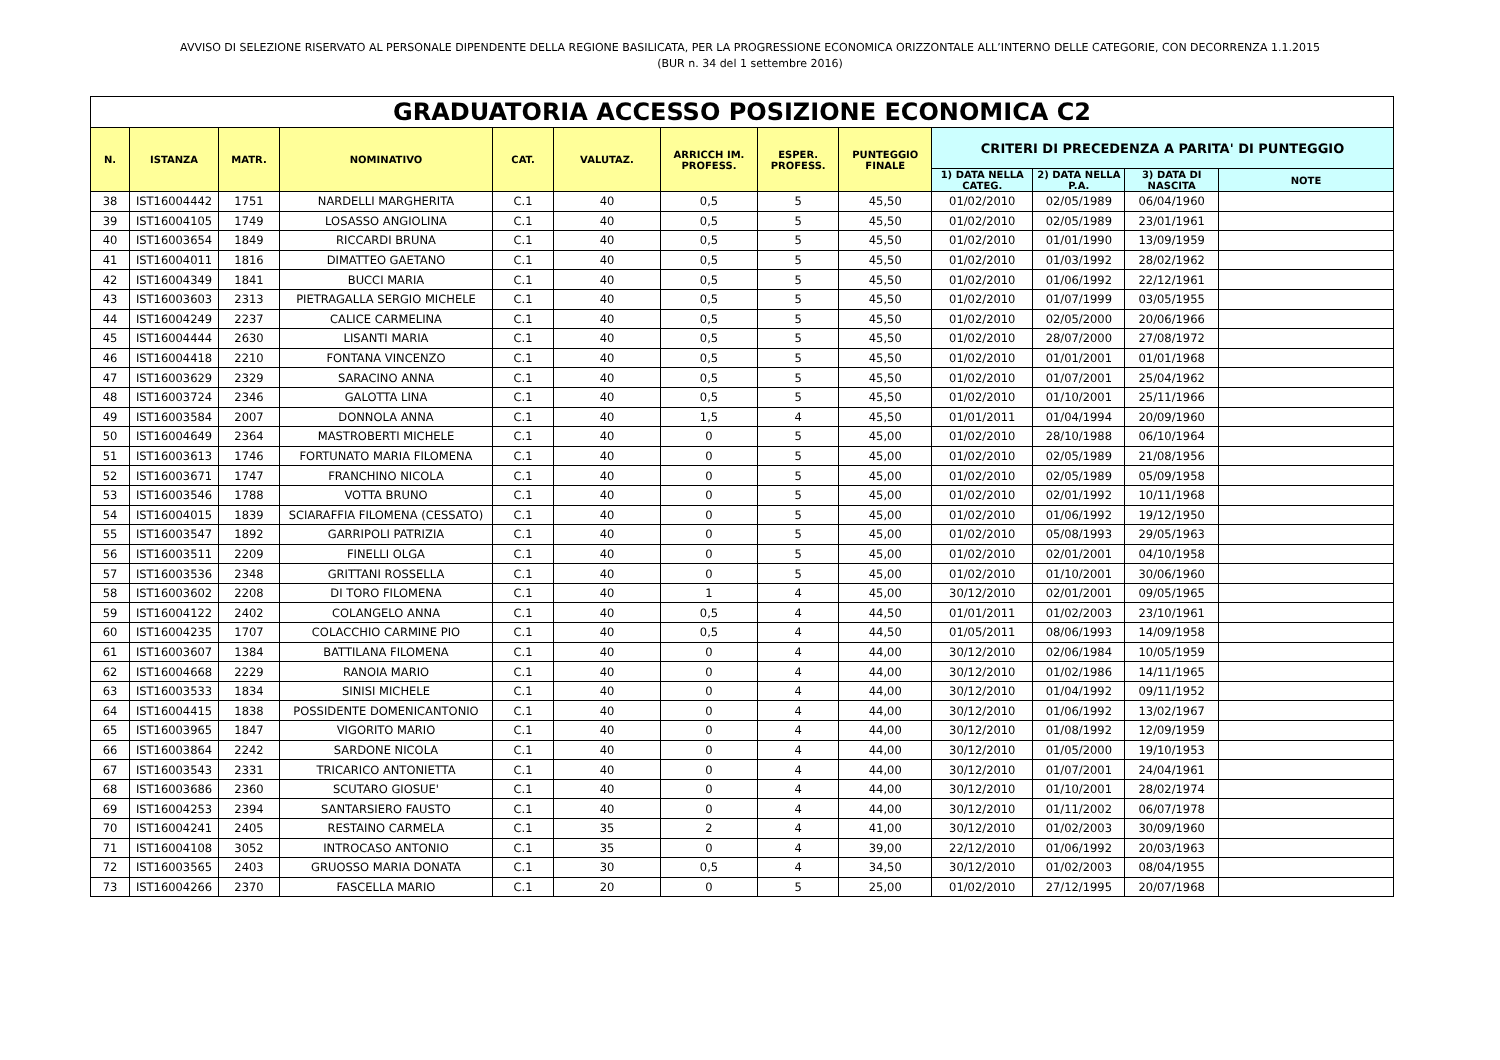AVVISO DI SELEZIONE RISERVATO AL PERSONALE DIPENDENTE DELLA REGIONE BASILICATA, PER LA PROGRESSIONE ECONOMICA ORIZZONTALE ALL’INTERNO DELLE CATEGORIE, CON DECORRENZA 1.1.2015
(BUR n. 34 del 1 settembre 2016)
| GRADUATORIA ACCESSO POSIZIONE ECONOMICA C2 | | | | | | | | | | | | |
| --- | --- | --- | --- | --- | --- | --- | --- | --- | --- | --- | --- | --- |
| N. | ISTANZA | MATR. | NOMINATIVO | CAT. | VALUTAZ. | ARRICCH IM. PROFESS. | ESPER. PROFESS. | PUNTEGGIO FINALE | CRITERI DI PRECEDENZA A PARITA' DI PUNTEGGIO | | | |
| | | | | | | | | | 1) DATA NELLA CATEG. | 2) DATA NELLA P.A. | 3) DATA DI NASCITA | NOTE |
| 38 | IST16004442 | 1751 | NARDELLI MARGHERITA | C.1 | 40 | 0,5 | 5 | 45,50 | 01/02/2010 | 02/05/1989 | 06/04/1960 | |
| 39 | IST16004105 | 1749 | LOSASSO ANGIOLINA | C.1 | 40 | 0,5 | 5 | 45,50 | 01/02/2010 | 02/05/1989 | 23/01/1961 | |
| 40 | IST16003654 | 1849 | RICCARDI BRUNA | C.1 | 40 | 0,5 | 5 | 45,50 | 01/02/2010 | 01/01/1990 | 13/09/1959 | |
| 41 | IST16004011 | 1816 | DIMATTEO GAETANO | C.1 | 40 | 0,5 | 5 | 45,50 | 01/02/2010 | 01/03/1992 | 28/02/1962 | |
| 42 | IST16004349 | 1841 | BUCCI MARIA | C.1 | 40 | 0,5 | 5 | 45,50 | 01/02/2010 | 01/06/1992 | 22/12/1961 | |
| 43 | IST16003603 | 2313 | PIETRAGALLA SERGIO MICHELE | C.1 | 40 | 0,5 | 5 | 45,50 | 01/02/2010 | 01/07/1999 | 03/05/1955 | |
| 44 | IST16004249 | 2237 | CALICE CARMELINA | C.1 | 40 | 0,5 | 5 | 45,50 | 01/02/2010 | 02/05/2000 | 20/06/1966 | |
| 45 | IST16004444 | 2630 | LISANTI MARIA | C.1 | 40 | 0,5 | 5 | 45,50 | 01/02/2010 | 28/07/2000 | 27/08/1972 | |
| 46 | IST16004418 | 2210 | FONTANA VINCENZO | C.1 | 40 | 0,5 | 5 | 45,50 | 01/02/2010 | 01/01/2001 | 01/01/1968 | |
| 47 | IST16003629 | 2329 | SARACINO ANNA | C.1 | 40 | 0,5 | 5 | 45,50 | 01/02/2010 | 01/07/2001 | 25/04/1962 | |
| 48 | IST16003724 | 2346 | GALOTTA LINA | C.1 | 40 | 0,5 | 5 | 45,50 | 01/02/2010 | 01/10/2001 | 25/11/1966 | |
| 49 | IST16003584 | 2007 | DONNOLA ANNA | C.1 | 40 | 1,5 | 4 | 45,50 | 01/01/2011 | 01/04/1994 | 20/09/1960 | |
| 50 | IST16004649 | 2364 | MASTROBERTI MICHELE | C.1 | 40 | 0 | 5 | 45,00 | 01/02/2010 | 28/10/1988 | 06/10/1964 | |
| 51 | IST16003613 | 1746 | FORTUNATO MARIA FILOMENA | C.1 | 40 | 0 | 5 | 45,00 | 01/02/2010 | 02/05/1989 | 21/08/1956 | |
| 52 | IST16003671 | 1747 | FRANCHINO NICOLA | C.1 | 40 | 0 | 5 | 45,00 | 01/02/2010 | 02/05/1989 | 05/09/1958 | |
| 53 | IST16003546 | 1788 | VOTTA BRUNO | C.1 | 40 | 0 | 5 | 45,00 | 01/02/2010 | 02/01/1992 | 10/11/1968 | |
| 54 | IST16004015 | 1839 | SCIARAFFIA FILOMENA (CESSATO) | C.1 | 40 | 0 | 5 | 45,00 | 01/02/2010 | 01/06/1992 | 19/12/1950 | |
| 55 | IST16003547 | 1892 | GARRIPOLI PATRIZIA | C.1 | 40 | 0 | 5 | 45,00 | 01/02/2010 | 05/08/1993 | 29/05/1963 | |
| 56 | IST16003511 | 2209 | FINELLI OLGA | C.1 | 40 | 0 | 5 | 45,00 | 01/02/2010 | 02/01/2001 | 04/10/1958 | |
| 57 | IST16003536 | 2348 | GRITTANI ROSSELLA | C.1 | 40 | 0 | 5 | 45,00 | 01/02/2010 | 01/10/2001 | 30/06/1960 | |
| 58 | IST16003602 | 2208 | DI TORO FILOMENA | C.1 | 40 | 1 | 4 | 45,00 | 30/12/2010 | 02/01/2001 | 09/05/1965 | |
| 59 | IST16004122 | 2402 | COLANGELO ANNA | C.1 | 40 | 0,5 | 4 | 44,50 | 01/01/2011 | 01/02/2003 | 23/10/1961 | |
| 60 | IST16004235 | 1707 | COLACCHIO CARMINE PIO | C.1 | 40 | 0,5 | 4 | 44,50 | 01/05/2011 | 08/06/1993 | 14/09/1958 | |
| 61 | IST16003607 | 1384 | BATTILANA FILOMENA | C.1 | 40 | 0 | 4 | 44,00 | 30/12/2010 | 02/06/1984 | 10/05/1959 | |
| 62 | IST16004668 | 2229 | RANOIA MARIO | C.1 | 40 | 0 | 4 | 44,00 | 30/12/2010 | 01/02/1986 | 14/11/1965 | |
| 63 | IST16003533 | 1834 | SINISI MICHELE | C.1 | 40 | 0 | 4 | 44,00 | 30/12/2010 | 01/04/1992 | 09/11/1952 | |
| 64 | IST16004415 | 1838 | POSSIDENTE DOMENICANTONIO | C.1 | 40 | 0 | 4 | 44,00 | 30/12/2010 | 01/06/1992 | 13/02/1967 | |
| 65 | IST16003965 | 1847 | VIGORITO MARIO | C.1 | 40 | 0 | 4 | 44,00 | 30/12/2010 | 01/08/1992 | 12/09/1959 | |
| 66 | IST16003864 | 2242 | SARDONE NICOLA | C.1 | 40 | 0 | 4 | 44,00 | 30/12/2010 | 01/05/2000 | 19/10/1953 | |
| 67 | IST16003543 | 2331 | TRICARICO ANTONIETTA | C.1 | 40 | 0 | 4 | 44,00 | 30/12/2010 | 01/07/2001 | 24/04/1961 | |
| 68 | IST16003686 | 2360 | SCUTARO GIOSUE' | C.1 | 40 | 0 | 4 | 44,00 | 30/12/2010 | 01/10/2001 | 28/02/1974 | |
| 69 | IST16004253 | 2394 | SANTARSIERO FAUSTO | C.1 | 40 | 0 | 4 | 44,00 | 30/12/2010 | 01/11/2002 | 06/07/1978 | |
| 70 | IST16004241 | 2405 | RESTAINO CARMELA | C.1 | 35 | 2 | 4 | 41,00 | 30/12/2010 | 01/02/2003 | 30/09/1960 | |
| 71 | IST16004108 | 3052 | INTROCASO ANTONIO | C.1 | 35 | 0 | 4 | 39,00 | 22/12/2010 | 01/06/1992 | 20/03/1963 | |
| 72 | IST16003565 | 2403 | GRUOSSO MARIA DONATA | C.1 | 30 | 0,5 | 4 | 34,50 | 30/12/2010 | 01/02/2003 | 08/04/1955 | |
| 73 | IST16004266 | 2370 | FASCELLA MARIO | C.1 | 20 | 0 | 5 | 25,00 | 01/02/2010 | 27/12/1995 | 20/07/1968 | |